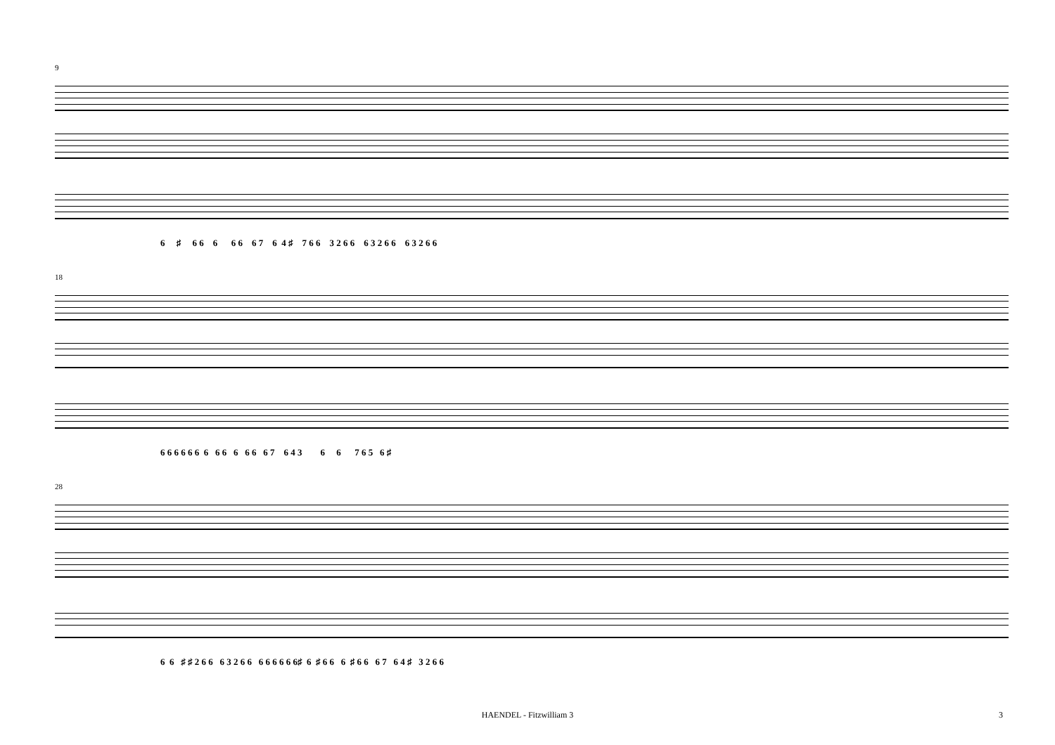9
6 ♯ 6 6 6 6 6 6 7 6 4 ♯ 7 6 6 3 2 6 6 6 3 2 6 6 6 3 2 6 6
18
6 6 6 6 6 6 6 6 6 6 6 6 6 7 6 4 3 6 6 7 6 5 6 ♯
28
6 6 ♯ ♯ 2 6 6 6 3 2 6 6 6 6 6 6 6 6♯ 6 ♯ 6 6 6 ♯ 6 6 6 7 6 4 ♯ 3 2 6 6
HAENDEL - Fitzwilliam 3 3